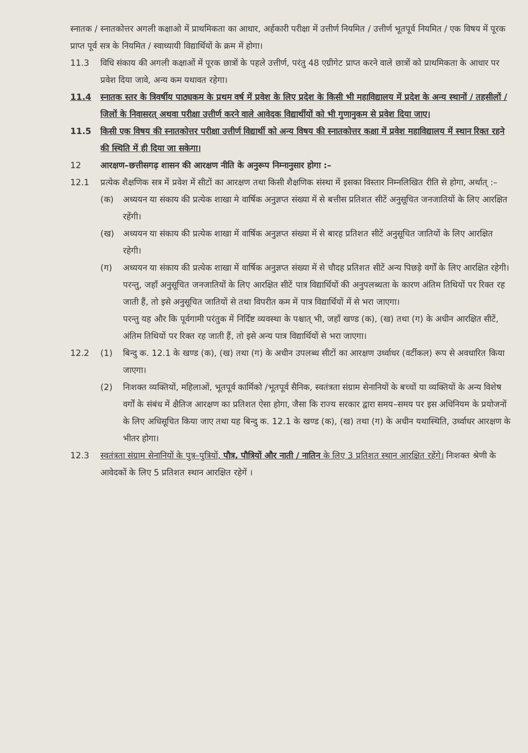स्नातक / स्नातकोत्तर अगली कक्षाओ में प्राथमिकता का आधार, अर्हकारी परीक्षा में उत्तीर्ण नियमित / उत्तीर्ण भूतपूर्व नियमित / एक विषय में पूरक प्राप्त पूर्व सत्र के नियमित / स्वाध्यायी विद्यार्थियों के क्रम में होगा।
11.3 विधि संकाय की अगली कक्षाओं में पूरक छात्रों के पहले उत्तीर्ण, परंतु 48 एग्रीगेट प्राप्त करने वाले छात्रों को प्राथमिकता के आधार पर प्रवेश दिया जावे, अन्य कम यथावत रहेगा।
11.4 स्नातक स्तर के त्रिवर्षीय पाठ्यकम के प्रथम वर्ष में प्रवेश के लिए प्रदेश के किसी भी महाविद्यालय में प्रदेश के अन्य स्थानों / तहसीलों / जिलों के निवासरत् अथवा परीक्षा उत्तीर्ण करने वाले आवेदक विद्यार्थीयों को भी गुणानुकम से प्रवेश दिया जाए।
11.5 किसी एक विषय की स्नातकोत्तर परीक्षा उत्तीर्ण विद्यार्थी को अन्य विषय की स्नातकोत्तर कक्षा में प्रवेश महाविद्यालय में स्थान रिक्त रहने की स्थिति में ही दिया जा सकेगा।
12 आरक्षण–छत्तीसगढ़ शासन की आरक्षण नीति के अनुरूप निम्नानुसार होगा :–
12.1 प्रत्येक शैक्षणिक सत्र में प्रवेश में सीटों का आरक्षण तथा किसी शैक्षणिक संस्था में इसका विस्तार निम्नलिखित रीति से होगा, अर्थात् :–
(क) अध्ययन या संकाय की प्रत्येक शाखा मे वार्षिक अनुज्ञप्त संख्या में से बत्तीस प्रतिशत सीटें अनुसूचित जनजातियों के लिए आरक्षित रहेंगी।
(ख) अध्ययन या संकाय की प्रत्येक शाखा में वार्षिक अनुज्ञप्त संख्या में से बारह प्रतिशत सीटें अनुसूचित जातियों के लिए आरक्षित रहेगी।
(ग) अध्ययन या संकाय की प्रत्येक शाखा में वार्षिक अनुज्ञप्त संख्या में से चौदह प्रतिशत सीटें अन्य पिछड़े वर्गों के लिए आरक्षित रहेगी। परन्तु, जहाँ अनुसूचित जनजातियों के लिए आरक्षित सीटें पात्र विद्यार्थियों की अनुपलब्धता के कारण अंतिम तिथियों पर रिक्त रह जाती हैं, तो इसे अनुसूचित जातियों से तथा विपरीत कम में पात्र विद्यार्थियों में से भरा जाएगा।
परन्तु यह और कि पूर्वगामी परंतुक में निर्दिष्ट व्यवस्था के पश्चात् भी, जहाँ खण्ड (क), (ख) तथा (ग) के अधीन आरक्षित सीटें, अंतिम तिथियों पर रिक्त रह जाती हैं, तो इसे अन्य पात्र विद्यार्थियों से भरा जाएगा।
12.2 (1) बिन्दु क. 12.1 के खण्ड (क), (ख) तथा (ग) के अधीन उपलब्ध सीटों का आरक्षण उर्ध्वाधर (वर्टीकल) रूप से अवधारित किया जाएगा।
(2) निःशक्त व्यक्तियों, महिलाओं, भूतपूर्व कार्मिको /भूतपूर्व सैनिक, स्वतंत्रता संग्राम सेनानियों के बच्चों या व्यक्तियों के अन्य विशेष वर्गों के संबंध में क्षैतिज आरक्षण का प्रतिशत ऐसा होगा, जैसा कि राज्य सरकार द्वारा समय–समय पर इस अधिनियम के प्रयोजनों के लिए अधिसूचित किया जाए तथा यह बिन्दु क. 12.1 के खण्ड (क), (ख) तथा (ग) के अधीन यथास्थिति, उर्ध्वाधर आरक्षण के भीतर होगा।
12.3 स्वतंत्रता संग्राम सेनानियों के पुत्र–पुत्रियों, पौत्र, पौत्रियों और नाती / नातिन के लिए 3 प्रतिशत स्थान आरक्षित रहेंगे। निःशक्त श्रेणी के आवेदकों के लिए 5 प्रतिशत स्थान आरक्षित रहेगें ।